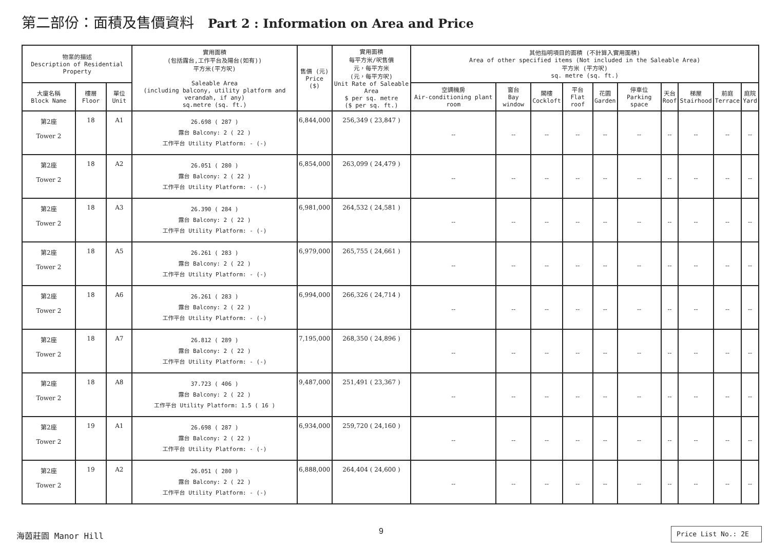第二部份：面積及售價資料 Part 2 : Information on Area and Price
| 物業的描述 Description of Residential Property | | | 實用面積 (包括露台,工作平台及陽台(如有)) 平方米(平方呎) Saleable Area (including balcony, utility platform and verandah, if any) sq.metre (sq. ft.) | 售價 (元) Price ($) | 實用面積 每平方米/呎售價 元，每平方米 (元，每平方呎) Unit Rate of Saleable Area $ per sq. metre ($ per sq. ft.) | 其他指明項目的面積 (不計算入實用面積) Area of other specified items (Not included in the Saleable Area) 平方米 (平方呎) sq. metre (sq. ft.) | | | | | | | | | |
| --- | --- | --- | --- | --- | --- | --- | --- | --- | --- | --- | --- | --- | --- | --- | --- |
| 大廈名稱 Block Name | 樓層 Floor | 單位 Unit | | | | 空調機房 Air-conditioning plant room | 窗台 Bay window | 閣樓 Cockloft | 平台 Flat roof | 花園 Garden | 停車位 Parking space | 天台 Roof | 梯屋 Stairhood | 前庭 Terrace | 庭院 Yard |
| 第2座 Tower 2 | 18 | A1 | 26.698 ( 287 ) 露台 Balcony: 2 ( 22 ) 工作平台 Utility Platform: - (-) | 6,844,000 | 256,349 ( 23,847 ) | -- | -- | -- | -- | -- | -- | -- | -- | -- | -- |
| 第2座 Tower 2 | 18 | A2 | 26.051 ( 280 ) 露台 Balcony: 2 ( 22 ) 工作平台 Utility Platform: - (-) | 6,854,000 | 263,099 ( 24,479 ) | -- | -- | -- | -- | -- | -- | -- | -- | -- | -- |
| 第2座 Tower 2 | 18 | A3 | 26.390 ( 284 ) 露台 Balcony: 2 ( 22 ) 工作平台 Utility Platform: - (-) | 6,981,000 | 264,532 ( 24,581 ) | -- | -- | -- | -- | -- | -- | -- | -- | -- | -- |
| 第2座 Tower 2 | 18 | A5 | 26.261 ( 283 ) 露台 Balcony: 2 ( 22 ) 工作平台 Utility Platform: - (-) | 6,979,000 | 265,755 ( 24,661 ) | -- | -- | -- | -- | -- | -- | -- | -- | -- | -- |
| 第2座 Tower 2 | 18 | A6 | 26.261 ( 283 ) 露台 Balcony: 2 ( 22 ) 工作平台 Utility Platform: - (-) | 6,994,000 | 266,326 ( 24,714 ) | -- | -- | -- | -- | -- | -- | -- | -- | -- | -- |
| 第2座 Tower 2 | 18 | A7 | 26.812 ( 289 ) 露台 Balcony: 2 ( 22 ) 工作平台 Utility Platform: - (-) | 7,195,000 | 268,350 ( 24,896 ) | -- | -- | -- | -- | -- | -- | -- | -- | -- | -- |
| 第2座 Tower 2 | 18 | A8 | 37.723 ( 406 ) 露台 Balcony: 2 ( 22 ) 工作平台 Utility Platform: 1.5 ( 16 ) | 9,487,000 | 251,491 ( 23,367 ) | -- | -- | -- | -- | -- | -- | -- | -- | -- | -- |
| 第2座 Tower 2 | 19 | A1 | 26.698 ( 287 ) 露台 Balcony: 2 ( 22 ) 工作平台 Utility Platform: - (-) | 6,934,000 | 259,720 ( 24,160 ) | -- | -- | -- | -- | -- | -- | -- | -- | -- | -- |
| 第2座 Tower 2 | 19 | A2 | 26.051 ( 280 ) 露台 Balcony: 2 ( 22 ) 工作平台 Utility Platform: - (-) | 6,888,000 | 264,404 ( 24,600 ) | -- | -- | -- | -- | -- | -- | -- | -- | -- | -- |
海茵莊園 Manor Hill 9 Price List No.: 2E